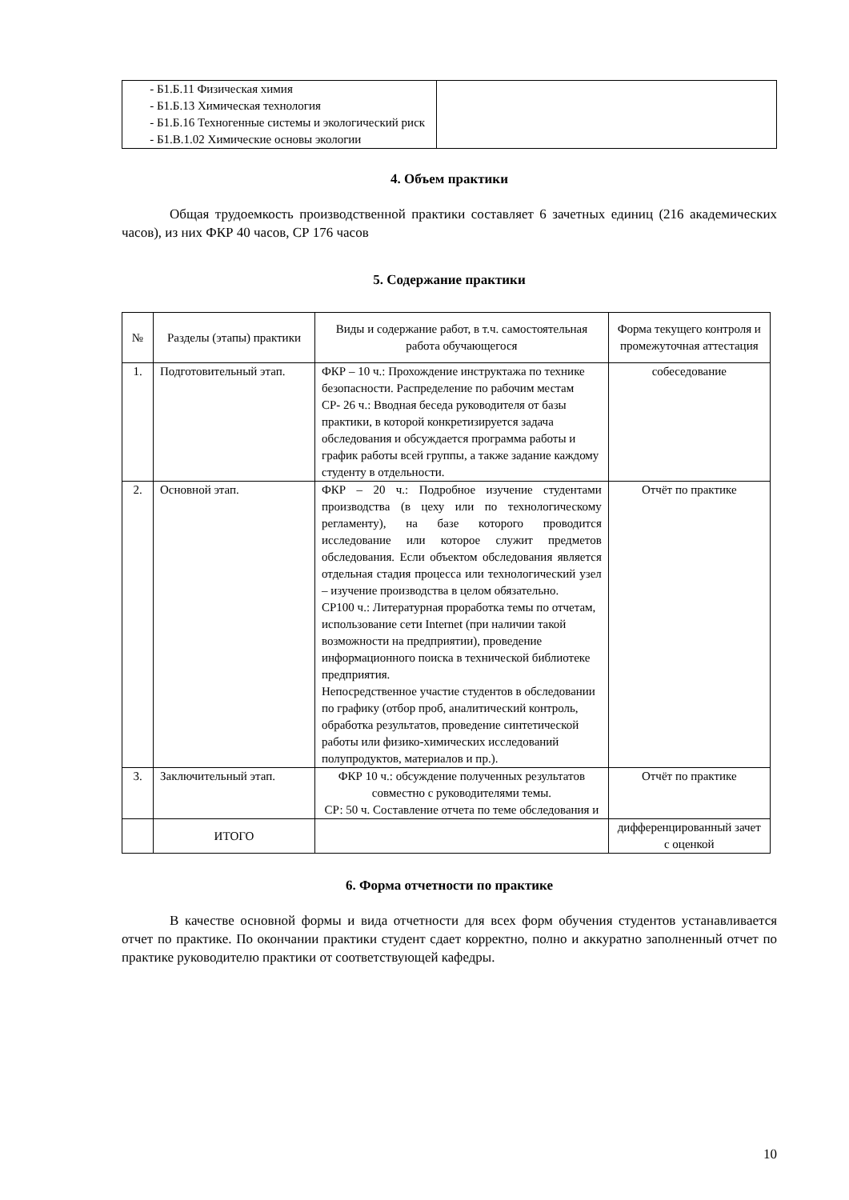| - Б1.Б.11 Физическая химия - Б1.Б.13 Химическая технология - Б1.Б.16 Техногенные системы и экологический риск - Б1.В.1.02 Химические основы экологии | |
4. Объем практики
Общая трудоемкость производственной практики составляет 6 зачетных единиц (216 академических часов), из них ФКР 40 часов, СР 176 часов
5. Содержание практики
| № | Разделы (этапы) практики | Виды и содержание работ, в т.ч. самостоятельная работа обучающегося | Форма текущего контроля и промежуточная аттестация |
| --- | --- | --- | --- |
| 1. | Подготовительный этап. | ФКР – 10 ч.: Прохождение инструктажа по технике безопасности. Распределение по рабочим местам СР- 26 ч.: Вводная беседа руководителя от базы практики, в которой конкретизируется задача обследования и обсуждается программа работы и график работы всей группы, а также задание каждому студенту в отдельности. | собеседование |
| 2. | Основной этап. | ФКР – 20 ч.: Подробное изучение студентами производства (в цеху или по технологическому регламенту), на базе которого проводится исследование или которое служит предметов обследования. Если объектом обследования является отдельная стадия процесса или технологический узел – изучение производства в целом обязательно. СР100 ч.: Литературная проработка темы по отчетам, использование сети Internet (при наличии такой возможности на предприятии), проведение информационного поиска в технической библиотеке предприятия. Непосредственное участие студентов в обследовании по графику (отбор проб, аналитический контроль, обработка результатов, проведение синтетической работы или физико-химических исследований полупродуктов, материалов и пр.). | Отчёт по практике |
| 3. | Заключительный этап. | ФКР 10 ч.: обсуждение полученных результатов совместно с руководителями темы. СР: 50 ч. Составление отчета по теме обследования и | Отчёт по практике |
| | ИТОГО | | дифференцированный зачет с оценкой |
6. Форма отчетности по практике
В качестве основной формы и вида отчетности для всех форм обучения студентов устанавливается отчет по практике. По окончании практики студент сдает корректно, полно и аккуратно заполненный отчет по практике руководителю практики от соответствующей кафедры.
10